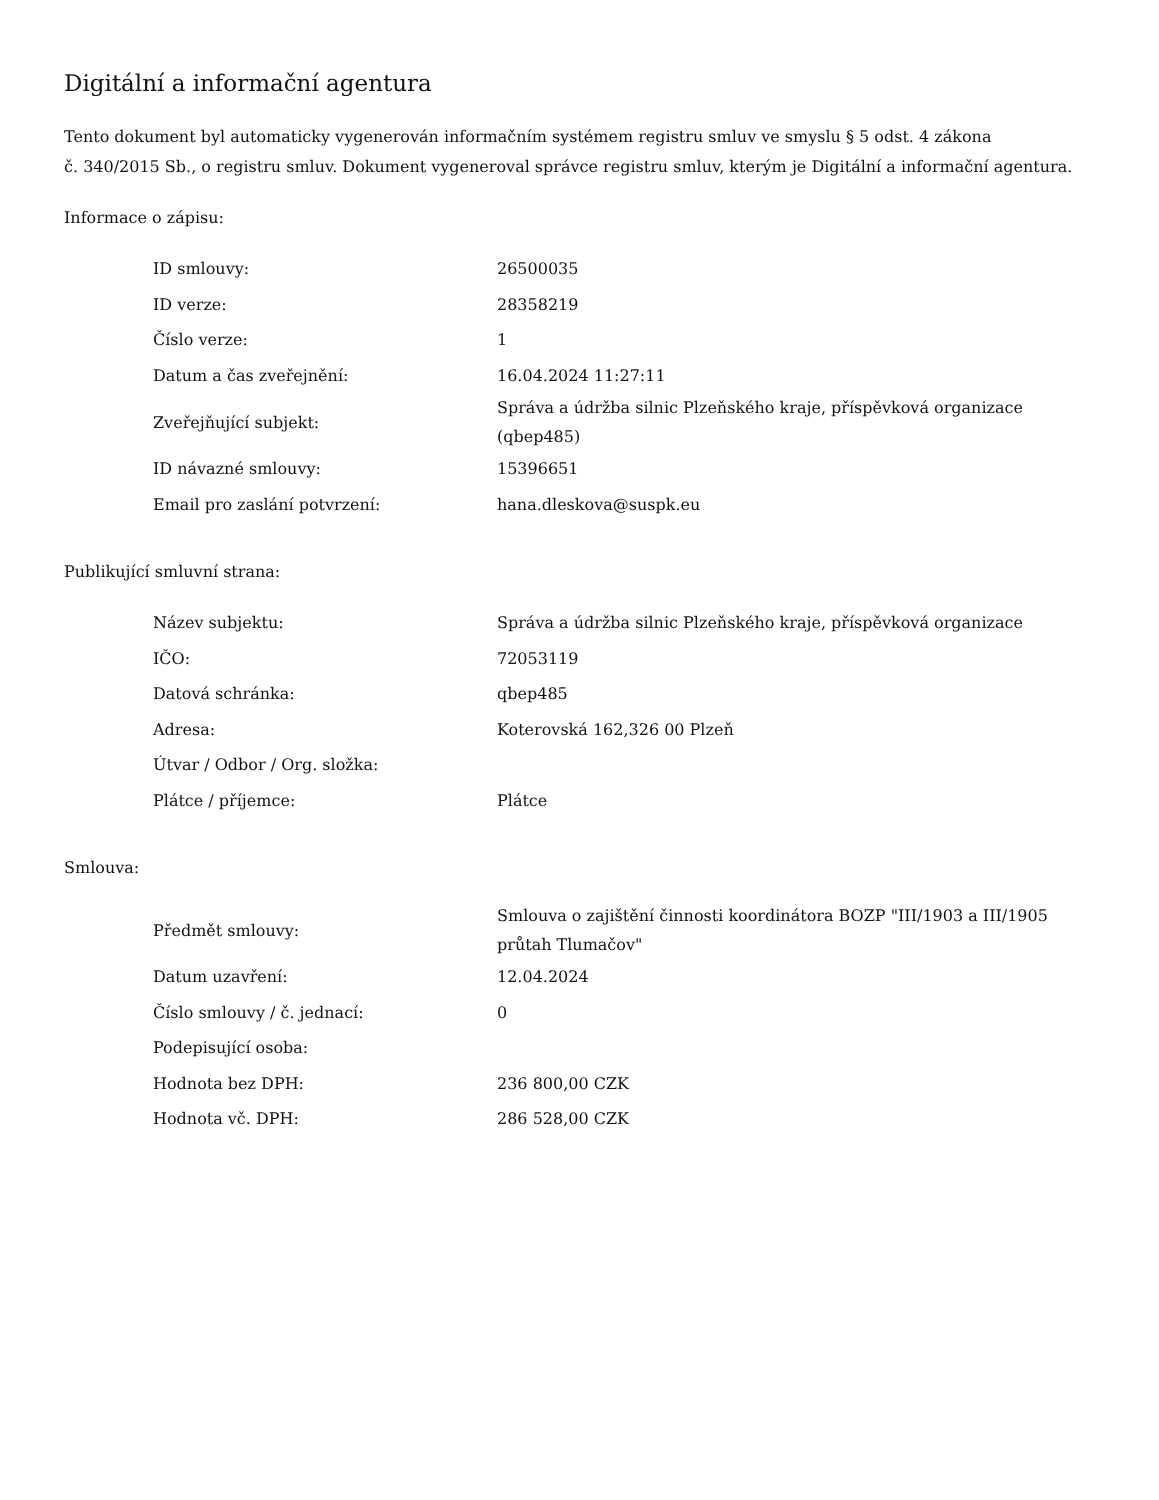Digitální a informační agentura
Tento dokument byl automaticky vygenerován informačním systémem registru smluv ve smyslu § 5 odst. 4 zákona
č. 340/2015 Sb., o registru smluv. Dokument vygeneroval správce registru smluv, kterým je Digitální a informační agentura.
Informace o zápisu:
| ID smlouvy: | 26500035 |
| ID verze: | 28358219 |
| Číslo verze: | 1 |
| Datum a čas zveřejnění: | 16.04.2024 11:27:11 |
| Zveřejňující subjekt: | Správa a údržba silnic Plzeňského kraje, příspěvková organizace (qbep485) |
| ID návazné smlouvy: | 15396651 |
| Email pro zaslání potvrzení: | hana.dleskova@suspk.eu |
Publikující smluvní strana:
| Název subjektu: | Správa a údržba silnic Plzeňského kraje, příspěvková organizace |
| IČO: | 72053119 |
| Datová schránka: | qbep485 |
| Adresa: | Koterovská 162,326 00 Plzeň |
| Útvar / Odbor / Org. složka: | |
| Plátce / příjemce: | Plátce |
Smlouva:
| Předmět smlouvy: | Smlouva o zajištění činnosti koordinátora BOZP "III/1903 a III/1905 průtah Tlumačov" |
| Datum uzavření: | 12.04.2024 |
| Číslo smlouvy / č. jednací: | 0 |
| Podepisující osoba: | |
| Hodnota bez DPH: | 236 800,00 CZK |
| Hodnota vč. DPH: | 286 528,00 CZK |